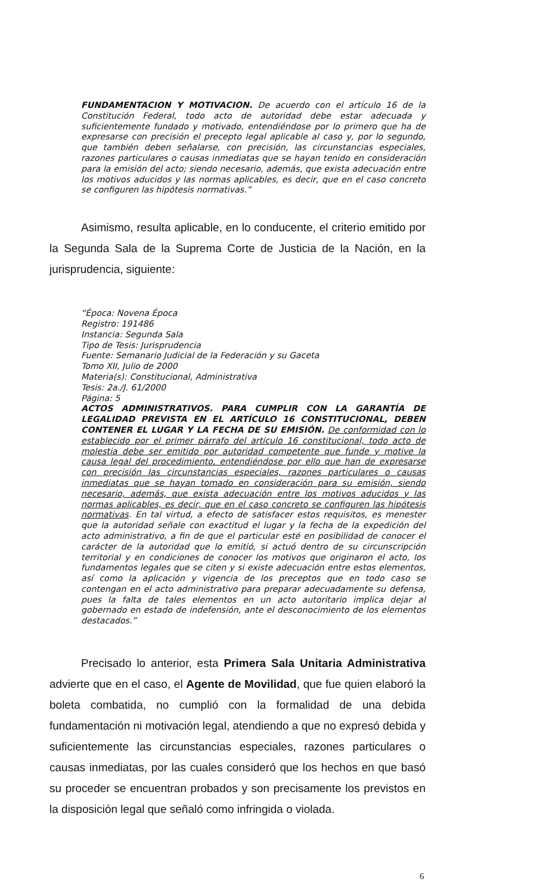FUNDAMENTACION Y MOTIVACION. De acuerdo con el artículo 16 de la Constitución Federal, todo acto de autoridad debe estar adecuada y suficientemente fundado y motivado, entendiéndose por lo primero que ha de expresarse con precisión el precepto legal aplicable al caso y, por lo segundo, que también deben señalarse, con precisión, las circunstancias especiales, razones particulares o causas inmediatas que se hayan tenido en consideración para la emisión del acto; siendo necesario, además, que exista adecuación entre los motivos aducidos y las normas aplicables, es decir, que en el caso concreto se configuren las hipótesis normativas.”
Asimismo, resulta aplicable, en lo conducente, el criterio emitido por la Segunda Sala de la Suprema Corte de Justicia de la Nación, en la jurisprudencia, siguiente:
“Época: Novena Época
Registro: 191486
Instancia: Segunda Sala
Tipo de Tesis: Jurisprudencia
Fuente: Semanario Judicial de la Federación y su Gaceta
Tomo XII, Julio de 2000
Materia(s): Constitucional, Administrativa
Tesis: 2a./J. 61/2000
Página: 5
ACTOS ADMINISTRATIVOS. PARA CUMPLIR CON LA GARANTÍA DE LEGALIDAD PREVISTA EN EL ARTÍCULO 16 CONSTITUCIONAL, DEBEN CONTENER EL LUGAR Y LA FECHA DE SU EMISIÓN. De conformidad con lo establecido por el primer párrafo del artículo 16 constitucional, todo acto de molestia debe ser emitido por autoridad competente que funde y motive la causa legal del procedimiento, entendiéndose por ello que han de expresarse con precisión las circunstancias especiales, razones particulares o causas inmediatas que se hayan tomado en consideración para su emisión, siendo necesario, además, que exista adecuación entre los motivos aducidos y las normas aplicables, es decir, que en el caso concreto se configuren las hipótesis normativas. En tal virtud, a efecto de satisfacer estos requisitos, es menester que la autoridad señale con exactitud el lugar y la fecha de la expedición del acto administrativo, a fin de que el particular esté en posibilidad de conocer el carácter de la autoridad que lo emitió, si actuó dentro de su circunscripción territorial y en condiciones de conocer los motivos que originaron el acto, los fundamentos legales que se citen y si existe adecuación entre estos elementos, así como la aplicación y vigencia de los preceptos que en todo caso se contengan en el acto administrativo para preparar adecuadamente su defensa, pues la falta de tales elementos en un acto autoritario implica dejar al gobernado en estado de indefensión, ante el desconocimiento de los elementos destacados.”
Precisado lo anterior, esta Primera Sala Unitaria Administrativa advierte que en el caso, el Agente de Movilidad, que fue quien elaboró la boleta combatida, no cumplió con la formalidad de una debida fundamentación ni motivación legal, atendiendo a que no expresó debida y suficientemente las circunstancias especiales, razones particulares o causas inmediatas, por las cuales consideró que los hechos en que basó su proceder se encuentran probados y son precisamente los previstos en la disposición legal que señaló como infringida o violada.
6